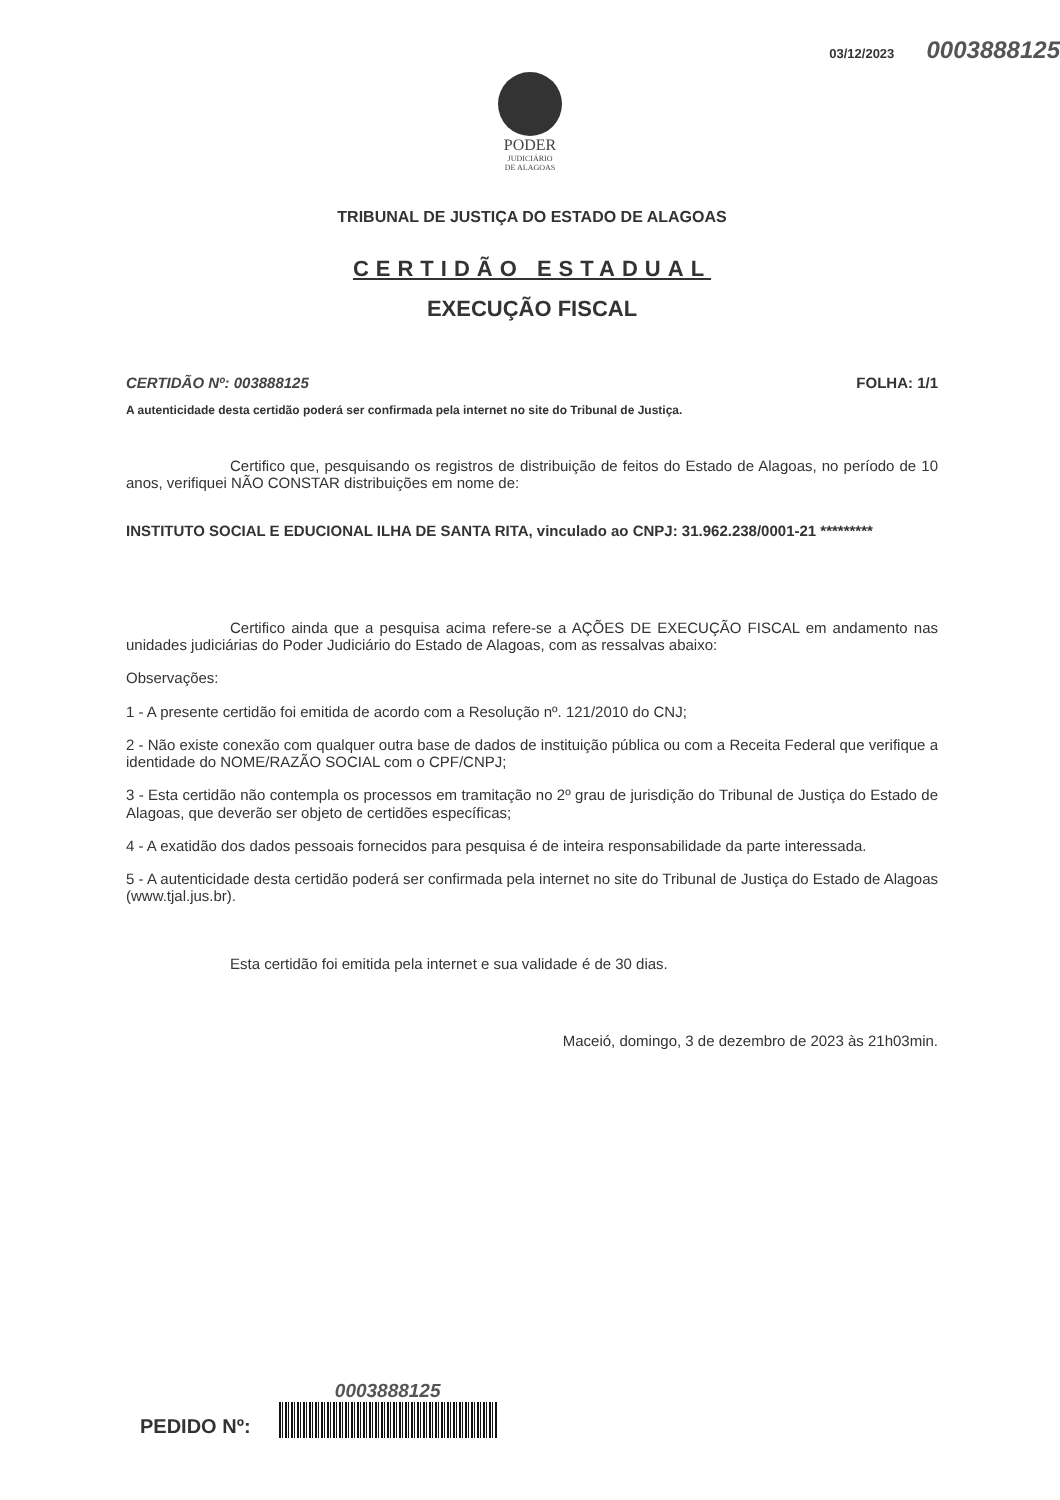03/12/2023 0003888125
PODER
JUDICIÁRIO
DE ALAGOAS
TRIBUNAL DE JUSTIÇA DO ESTADO DE ALAGOAS
CERTIDÃO ESTADUAL
EXECUÇÃO FISCAL
CERTIDÃO Nº: 003888125 FOLHA: 1/1
A autenticidade desta certidão poderá ser confirmada pela internet no site do Tribunal de Justiça.
Certifico que, pesquisando os registros de distribuição de feitos do Estado de Alagoas, no período de 10 anos, verifiquei NÃO CONSTAR distribuições em nome de:
INSTITUTO SOCIAL E EDUCIONAL ILHA DE SANTA RITA, vinculado ao CNPJ: 31.962.238/0001-21 *********
Certifico ainda que a pesquisa acima refere-se a AÇÕES DE EXECUÇÃO FISCAL em andamento nas unidades judiciárias do Poder Judiciário do Estado de Alagoas, com as ressalvas abaixo:
Observações:
1 - A presente certidão foi emitida de acordo com a Resolução nº. 121/2010 do CNJ;
2 - Não existe conexão com qualquer outra base de dados de instituição pública ou com a Receita Federal que verifique a identidade do NOME/RAZÃO SOCIAL com o CPF/CNPJ;
3 - Esta certidão não contempla os processos em tramitação no 2º grau de jurisdição do Tribunal de Justiça do Estado de Alagoas, que deverão ser objeto de certidões específicas;
4 - A exatidão dos dados pessoais fornecidos para pesquisa é de inteira responsabilidade da parte interessada.
5 - A autenticidade desta certidão poderá ser confirmada pela internet no site do Tribunal de Justiça do Estado de Alagoas (www.tjal.jus.br).
Esta certidão foi emitida pela internet e sua validade é de 30 dias.
Maceió, domingo, 3 de dezembro de 2023 às 21h03min.
PEDIDO Nº:
0003888125